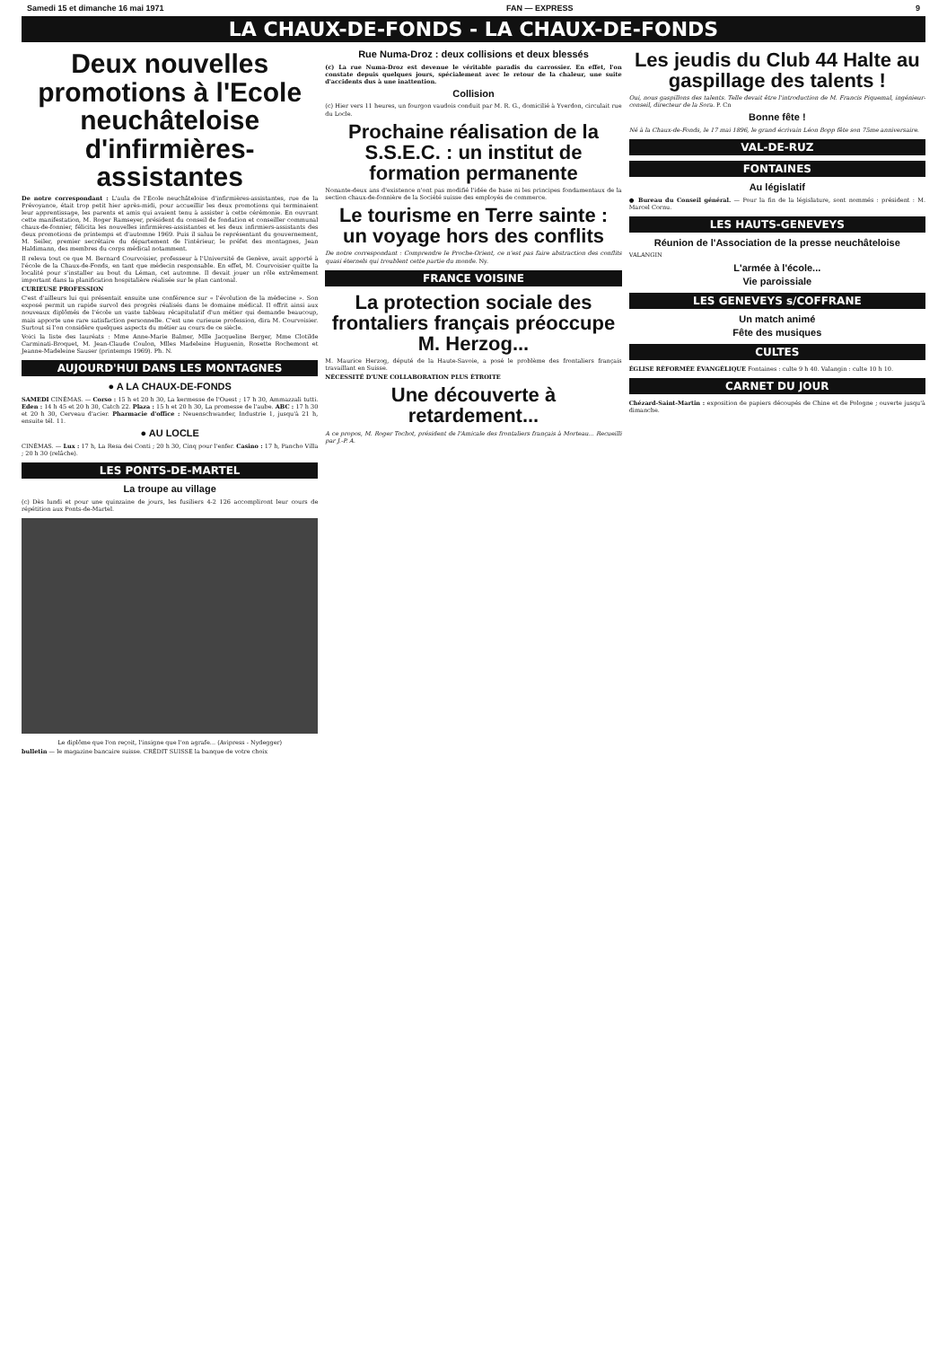Samedi 15 et dimanche 16 mai 1971 FAN — EXPRESS 9
LA CHAUX-DE-FONDS - LA CHAUX-DE-FONDS
Deux nouvelles promotions à l'Ecole neuchâteloise d'infirmières-assistantes
De notre correspondant : L'aula de l'Ecole neuchâteloise d'infirmières-assistantes, rue de la Prévoyance, était trop petit hier après-midi, pour accueillir les deux promotions qui terminaient leur apprentissage, les parents et amis qui avaient tenu à assister à cette cérémonie. En ouvrant cette manifestation, M. Roger Ramseyer, président du conseil de fondation et conseiller communal chaux-de-fonnier, félicita les nouvelles infirmières-assistantes et les deux infirmiers-assistants des deux promotions de printemps et d'automne 1969. Puis il salua le représentant du gouvernement, M. Seiler, premier secrétaire du département de l'intérieur, le préfet des montagnes, Jean Haldimann, des membres du corps médical notamment.
Il releva tout ce que M. Bernard Courvoisier, professeur à l'Université de Genève, avait apporté à l'école de la Chaux-de-Fonds, en tant que médecin responsable. En effet, M. Courvoisier quitte la localité pour s'installer au bout du Léman, cet automne. Il devait jouer un rôle extrêmement important dans la planification hospitalière réalisée sur le plan cantonal.
CURIEUSE PROFESSION
C'est d'ailleurs lui qui présentait ensuite une conférence sur « l'évolution de la médecine ». Son exposé permit un rapide survol des progrès réalisés dans le domaine médical. Il offrit ainsi aux nouveaux diplômés de l'école un vaste tableau récapitulatif d'un métier qui demande beaucoup, mais apporte une rare satisfaction personnelle. C'est une curieuse profession, dira M. Courvoisier. Surtout si l'on considère quelques aspects du métier au cours de ce siècle.
Voici la liste des lauréats : Mme Anne-Marie Balmer, Mlle Jacqueline Berger, Mme Clotilde Carminati-Broquet, M. Jean-Claude Coulon, Mlles Madeleine Huguenin, Rosette Rochemont et Jeanne-Madeleine Sauser (printemps 1969). Ph. N.
AUJOURD'HUI DANS LES MONTAGNES
● A LA CHAUX-DE-FONDS
SAMEDI CINÉMAS. — Corso : 15 h et 20 h 30, La kermesse de l'Ouest ; 17 h 30, Ammazzali tutti. Eden : 14 h 45 et 20 h 30, Catch 22. Plaza : 15 h et 20 h 30, La promesse de l'aube. ABC : 17 h 30 et 20 h 30, Cerveau d'acier. Pharmacie d'office : Neuenschwander, Industrie 1, jusqu'à 21 h, ensuite tél. 11.
● AU LOCLE
CINÉMAS. — Lux : 17 h, La Resa dei Conti ; 20 h 30, Cinq pour l'enfer. Casino : 17 h, Pancho Villa ; 20 h 30 (relâche).
LES PONTS-DE-MARTEL
La troupe au village
(c) Dès lundi et pour une quinzaine de jours, les fusiliers 4-2 126 accompliront leur cours de répétition aux Ponts-de-Martel.
Le diplôme que l'on reçoit, l'insigne que l'on agrafe... (Avipress - Nydegger)
bulletin — le magazine bancaire suisse. CRÉDIT SUISSE la banque de votre choix
Rue Numa-Droz : deux collisions et deux blessés
(c) La rue Numa-Droz est devenue le véritable paradis du carrossier. En effet, l'on constate depuis quelques jours, spécialement avec le retour de la chaleur, une suite d'accidents dus à une inattention.
Collision
(c) Hier vers 11 heures, un fourgon vaudois conduit par M. R. G., domicilié à Yverdon, circulait rue du Locle.
Prochaine réalisation de la S.S.E.C. : un institut de formation permanente
Nonante-deux ans d'existence n'ont pas modifié l'idée de base ni les principes fondamentaux de la section chaux-de-fonnière de la Société suisse des employés de commerce.
Le tourisme en Terre sainte : un voyage hors des conflits
De notre correspondant : Comprendre le Proche-Orient, ce n'est pas faire abstraction des conflits quasi éternels qui troublent cette partie du monde. Ny.
FRANCE VOISINE
La protection sociale des frontaliers français préoccupe M. Herzog...
M. Maurice Herzog, député de la Haute-Savoie, a posé le problème des frontaliers français travaillant en Suisse.
NÉCESSITÉ D'UNE COLLABORATION PLUS ÉTROITE
Une découverte à retardement...
A ce propos, M. Roger Tochot, président de l'Amicale des frontaliers français à Morteau... Recueilli par J.-P. A.
Les jeudis du Club 44 Halte au gaspillage des talents !
Oui, nous gaspillons des talents. Telle devait être l'introduction de M. Francis Piquemal, ingénieur-conseil, directeur de la Sora. P. Cn
Bonne fête !
Né à la Chaux-de-Fonds, le 17 mai 1896, le grand écrivain Léon Bopp fête son 75me anniversaire.
VAL-DE-RUZ
FONTAINES
Au législatif
● Bureau du Conseil général. — Pour la fin de la législature, sont nommés : président : M. Marcel Cornu.
LES HAUTS-GENEVEYS
Réunion de l'Association de la presse neuchâteloise
VALANGIN
L'armée à l'école...
Vie paroissiale
LES GENEVEYS s/COFFRANE
Un match animé
Fête des musiques
CULTES
ÉGLISE RÉFORMÉE ÉVANGÉLIQUE Fontaines : culte 9 h 40. Valangin : culte 10 h 10.
CARNET DU JOUR
Chézard-Saint-Martin : exposition de papiers découpés de Chine et de Pologne ; ouverte jusqu'à dimanche.